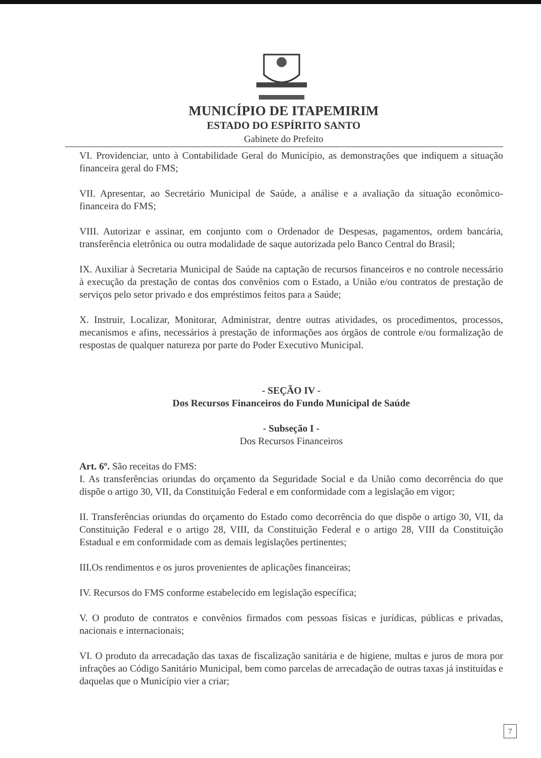MUNICÍPIO DE ITAPEMIRIM
ESTADO DO ESPÍRITO SANTO
Gabinete do Prefeito
VI. Providenciar, unto à Contabilidade Geral do Município, as demonstrações que indiquem a situação financeira geral do FMS;
VII. Apresentar, ao Secretário Municipal de Saúde, a análise e a avaliação da situação econômico-financeira do FMS;
VIII. Autorizar e assinar, em conjunto com o Ordenador de Despesas, pagamentos, ordem bancária, transferência eletrônica ou outra modalidade de saque autorizada pelo Banco Central do Brasil;
IX. Auxiliar à Secretaria Municipal de Saúde na captação de recursos financeiros e no controle necessário à execução da prestação de contas dos convênios com o Estado, a União e/ou contratos de prestação de serviços pelo setor privado e dos empréstimos feitos para a Saúde;
X. Instruir, Localizar, Monitorar, Administrar, dentre outras atividades, os procedimentos, processos, mecanismos e afins, necessários à prestação de informações aos órgãos de controle e/ou formalização de respostas de qualquer natureza por parte do Poder Executivo Municipal.
- SEÇÃO IV -
Dos Recursos Financeiros do Fundo Municipal de Saúde
- Subseção I -
Dos Recursos Financeiros
Art. 6º. São receitas do FMS:
I. As transferências oriundas do orçamento da Seguridade Social e da União como decorrência do que dispõe o artigo 30, VII, da Constituição Federal e em conformidade com a legislação em vigor;
II. Transferências oriundas do orçamento do Estado como decorrência do que dispõe o artigo 30, VII, da Constituição Federal e o artigo 28, VIII, da Constituição Federal e o artigo 28, VIII da Constituição Estadual e em conformidade com as demais legislações pertinentes;
III.Os rendimentos e os juros provenientes de aplicações financeiras;
IV. Recursos do FMS conforme estabelecido em legislação específica;
V. O produto de contratos e convênios firmados com pessoas físicas e jurídicas, públicas e privadas, nacionais e internacionais;
VI. O produto da arrecadação das taxas de fiscalização sanitária e de higiene, multas e juros de mora por infrações ao Código Sanitário Municipal, bem como parcelas de arrecadação de outras taxas já instituídas e daquelas que o Município vier a criar;
7